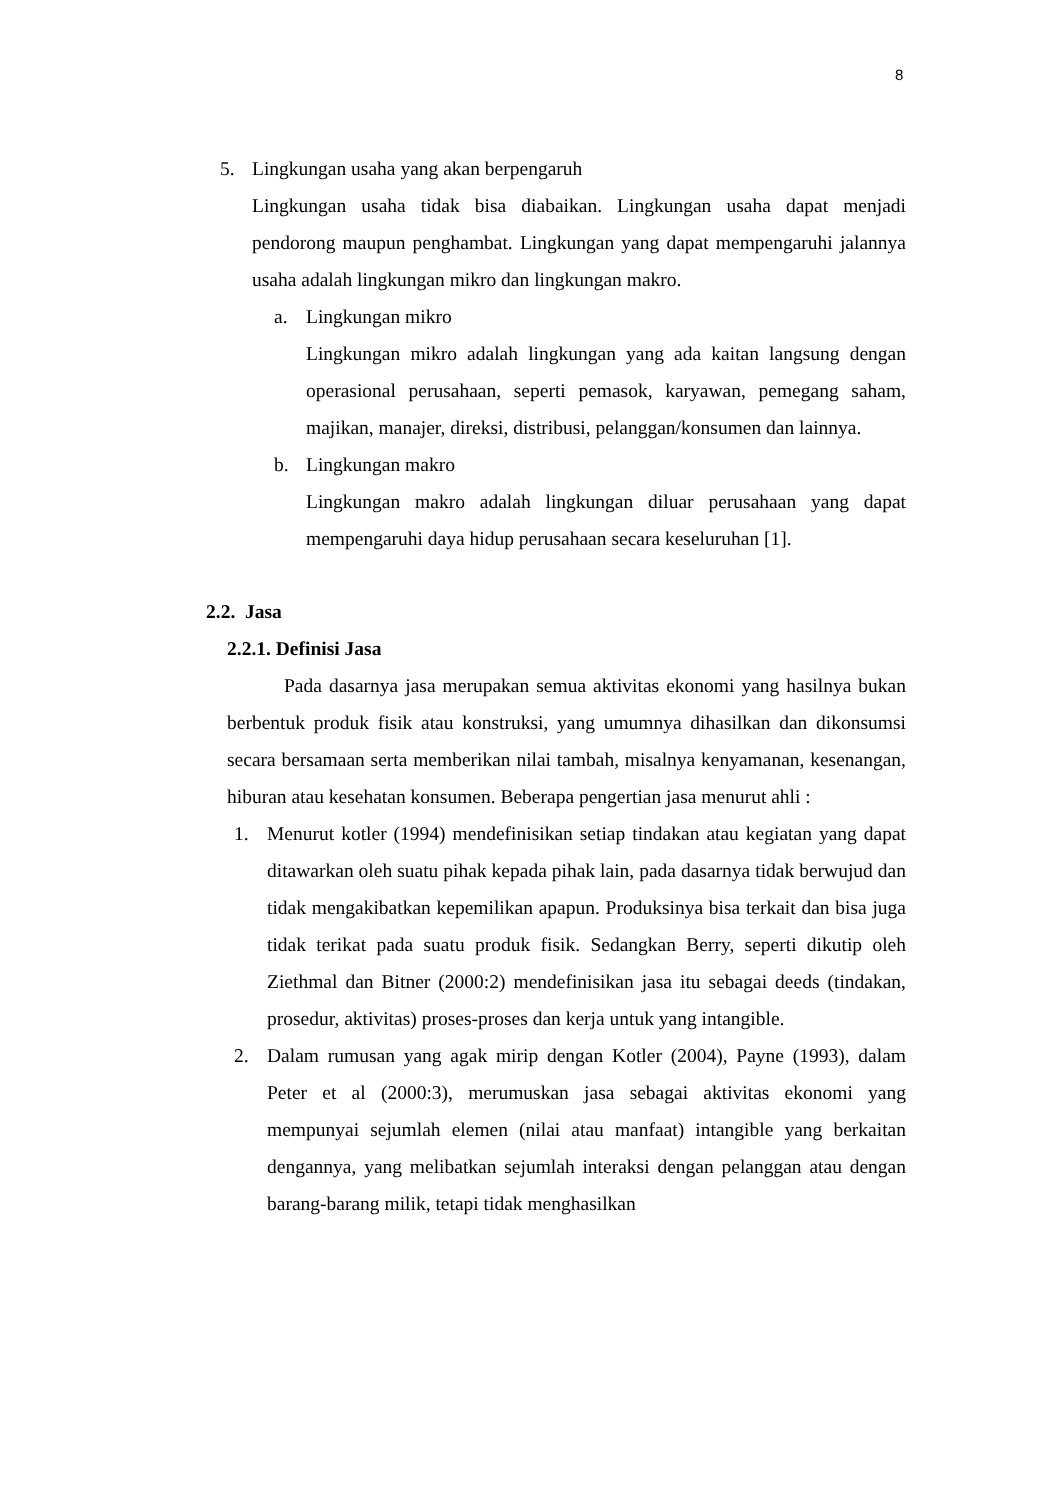8
5. Lingkungan usaha yang akan berpengaruh
Lingkungan usaha tidak bisa diabaikan. Lingkungan usaha dapat menjadi pendorong maupun penghambat. Lingkungan yang dapat mempengaruhi jalannya usaha adalah lingkungan mikro dan lingkungan makro.
a. Lingkungan mikro
Lingkungan mikro adalah lingkungan yang ada kaitan langsung dengan operasional perusahaan, seperti pemasok, karyawan, pemegang saham, majikan, manajer, direksi, distribusi, pelanggan/konsumen dan lainnya.
b. Lingkungan makro
Lingkungan makro adalah lingkungan diluar perusahaan yang dapat mempengaruhi daya hidup perusahaan secara keseluruhan [1].
2.2. Jasa
2.2.1. Definisi Jasa
Pada dasarnya jasa merupakan semua aktivitas ekonomi yang hasilnya bukan berbentuk produk fisik atau konstruksi, yang umumnya dihasilkan dan dikonsumsi secara bersamaan serta memberikan nilai tambah, misalnya kenyamanan, kesenangan, hiburan atau kesehatan konsumen. Beberapa pengertian jasa menurut ahli :
1. Menurut kotler (1994) mendefinisikan setiap tindakan atau kegiatan yang dapat ditawarkan oleh suatu pihak kepada pihak lain, pada dasarnya tidak berwujud dan tidak mengakibatkan kepemilikan apapun. Produksinya bisa terkait dan bisa juga tidak terikat pada suatu produk fisik. Sedangkan Berry, seperti dikutip oleh Ziethmal dan Bitner (2000:2) mendefinisikan jasa itu sebagai deeds (tindakan, prosedur, aktivitas) proses-proses dan kerja untuk yang intangible.
2. Dalam rumusan yang agak mirip dengan Kotler (2004), Payne (1993), dalam Peter et al (2000:3), merumuskan jasa sebagai aktivitas ekonomi yang mempunyai sejumlah elemen (nilai atau manfaat) intangible yang berkaitan dengannya, yang melibatkan sejumlah interaksi dengan pelanggan atau dengan barang-barang milik, tetapi tidak menghasilkan